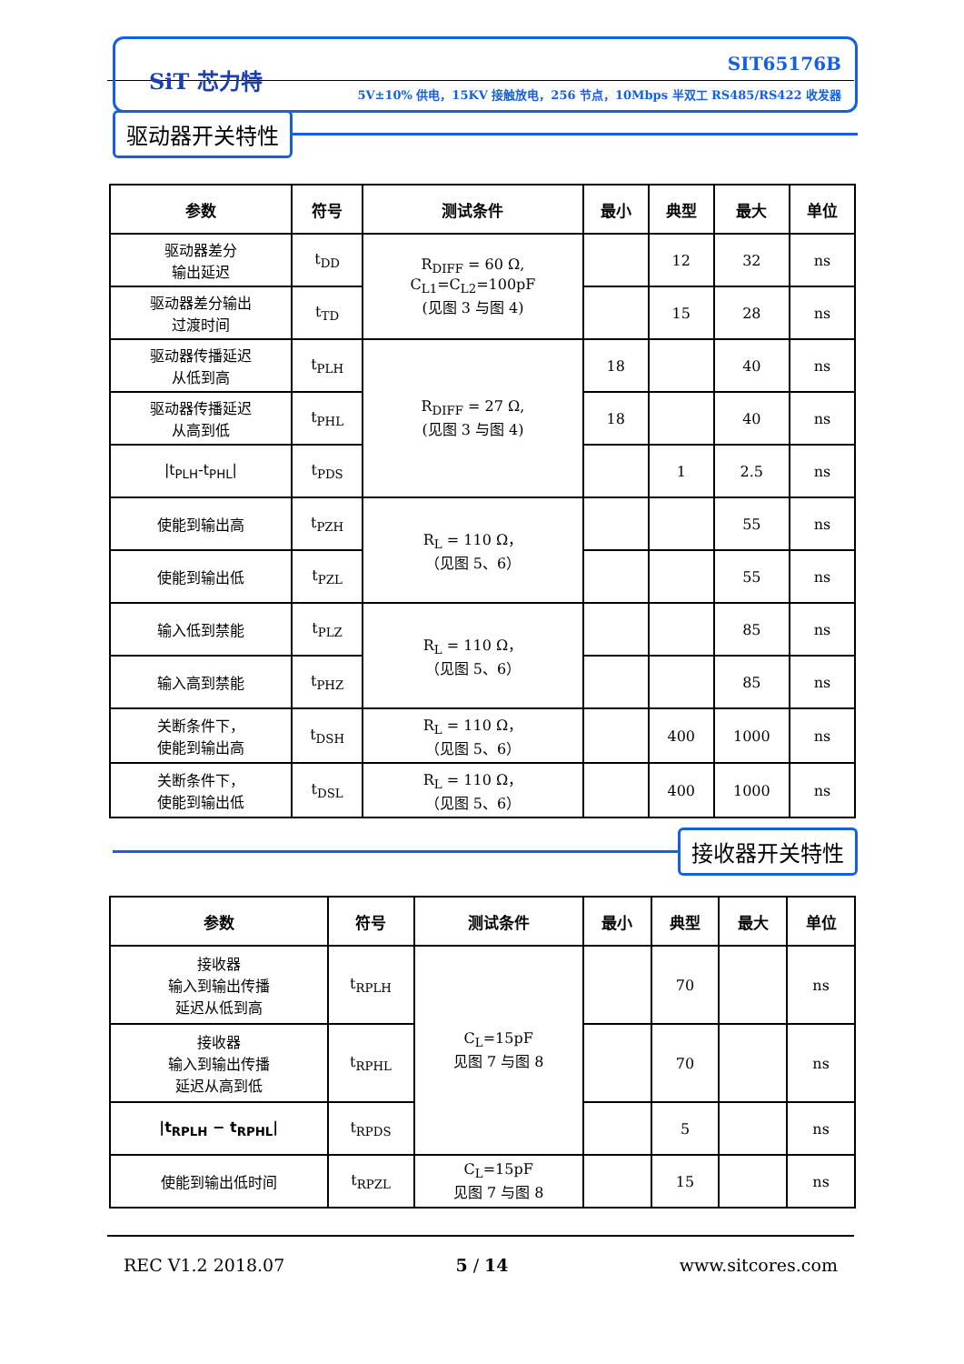SiT 芯力特
SIT65176B
5V±10% 供电，15KV 接触放电，256 节点，10Mbps 半双工 RS485/RS422 收发器
驱动器开关特性
| 参数 | 符号 | 测试条件 | 最小 | 典型 | 最大 | 单位 |
| --- | --- | --- | --- | --- | --- | --- |
| 驱动器差分 输出延迟 | t<sub>DD</sub> | R<sub>DIFF</sub> = 60 Ω, C<sub>L1</sub>=C<sub>L2</sub>=100pF (见图 3 与图 4) | | 12 | 32 | ns |
| 驱动器差分输出 过渡时间 | t<sub>TD</sub> | | | 15 | 28 | ns |
| 驱动器传播延迟 从低到高 | t<sub>PLH</sub> | R<sub>DIFF</sub> = 27 Ω, (见图 3 与图 4) | 18 | | 40 | ns |
| 驱动器传播延迟 从高到低 | t<sub>PHL</sub> | | 18 | | 40 | ns |
| /t<sub>PLH</sub>-t<sub>PHL</sub>/ | t<sub>PDS</sub> | | | 1 | 2.5 | ns |
| 使能到输出高 | t<sub>PZH</sub> | R<sub>L</sub> = 110 Ω， （见图 5、6） | | | 55 | ns |
| 使能到输出低 | t<sub>PZL</sub> | | | | 55 | ns |
| 输入低到禁能 | t<sub>PLZ</sub> | R<sub>L</sub> = 110 Ω， （见图 5、6） | | | 85 | ns |
| 输入高到禁能 | t<sub>PHZ</sub> | | | | 85 | ns |
| 关断条件下， 使能到输出高 | t<sub>DSH</sub> | R<sub>L</sub> = 110 Ω， （见图 5、6） | | 400 | 1000 | ns |
| 关断条件下， 使能到输出低 | t<sub>DSL</sub> | R<sub>L</sub> = 110 Ω， （见图 5、6） | | 400 | 1000 | ns |
接收器开关特性
| 参数 | 符号 | 测试条件 | 最小 | 典型 | 最大 | 单位 |
| --- | --- | --- | --- | --- | --- | --- |
| 接收器 输入到输出传播 延迟从低到高 | t<sub>RPLH</sub> | C<sub>L</sub>=15pF 见图 7 与图 8 | | 70 | | ns |
| 接收器 输入到输出传播 延迟从高到低 | t<sub>RPHL</sub> | | | 70 | | ns |
| /t<sub>RPLH</sub> − t<sub>RPHL</sub>/ | t<sub>RPDS</sub> | | | 5 | | ns |
| 使能到输出低时间 | t<sub>RPZL</sub> | C<sub>L</sub>=15pF 见图 7 与图 8 | | 15 | | ns |
REC V1.2 2018.07 5 / 14 www.sitcores.com